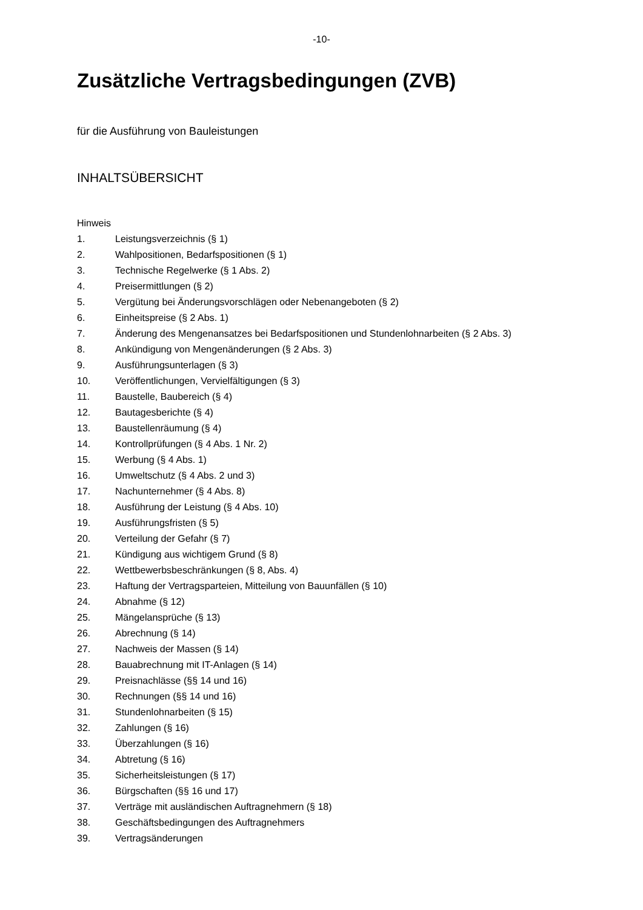-10-
Zusätzliche Vertragsbedingungen (ZVB)
für die Ausführung von Bauleistungen
INHALTSÜBERSICHT
Hinweis
1. Leistungsverzeichnis (§ 1)
2. Wahlpositionen, Bedarfspositionen (§ 1)
3. Technische Regelwerke (§ 1 Abs. 2)
4. Preisermittlungen (§ 2)
5. Vergütung bei Änderungsvorschlägen oder Nebenangeboten (§ 2)
6. Einheitspreise (§ 2 Abs. 1)
7. Änderung des Mengenansatzes bei Bedarfspositionen und Stundenlohnarbeiten (§ 2 Abs. 3)
8. Ankündigung von Mengenänderungen (§ 2 Abs. 3)
9. Ausführungsunterlagen (§ 3)
10. Veröffentlichungen, Vervielfältigungen (§ 3)
11. Baustelle, Baubereich (§ 4)
12. Bautagesberichte (§ 4)
13. Baustellenräumung (§ 4)
14. Kontrollprüfungen (§ 4 Abs. 1 Nr. 2)
15. Werbung (§ 4 Abs. 1)
16. Umweltschutz (§ 4 Abs. 2 und 3)
17. Nachunternehmer (§ 4 Abs. 8)
18. Ausführung der Leistung (§ 4 Abs. 10)
19. Ausführungsfristen (§ 5)
20. Verteilung der Gefahr (§ 7)
21. Kündigung aus wichtigem Grund (§ 8)
22. Wettbewerbsbeschränkungen (§ 8, Abs. 4)
23. Haftung der Vertragsparteien, Mitteilung von Bauunfällen (§ 10)
24. Abnahme (§ 12)
25. Mängelansprüche (§ 13)
26. Abrechnung (§ 14)
27. Nachweis der Massen (§ 14)
28. Bauabrechnung mit IT-Anlagen (§ 14)
29. Preisnachlässe (§§ 14 und 16)
30. Rechnungen (§§ 14 und 16)
31. Stundenlohnarbeiten (§ 15)
32. Zahlungen (§ 16)
33. Überzahlungen (§ 16)
34. Abtretung (§ 16)
35. Sicherheitsleistungen (§ 17)
36. Bürgschaften (§§ 16 und 17)
37. Verträge mit ausländischen Auftragnehmern (§ 18)
38. Geschäftsbedingungen des Auftragnehmers
39. Vertragsänderungen